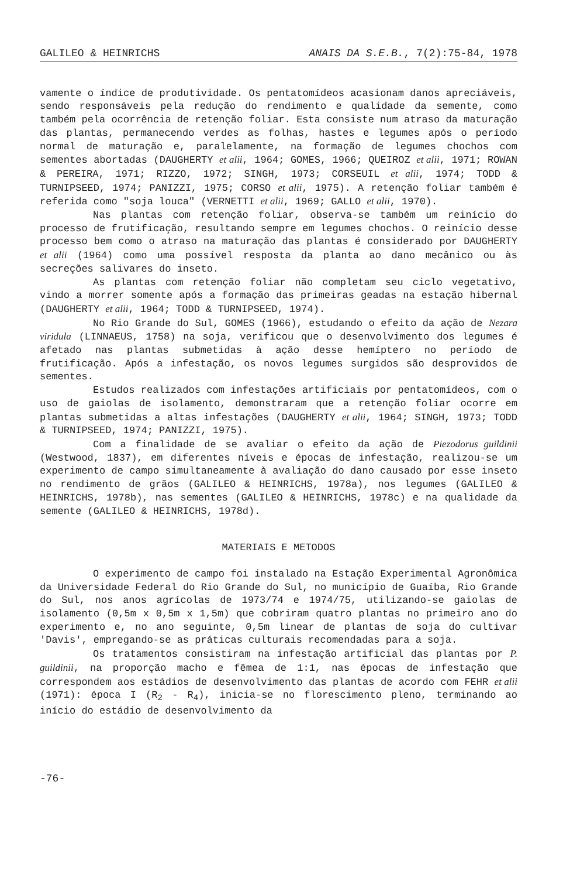GALILEO & HEINRICHS ANAIS DA S.E.B., 7(2):75-84, 1978
vamente o índice de produtividade. Os pentatomídeos acasionam danos apreciáveis, sendo responsáveis pela redução do rendimento e qualidade da semente, como também pela ocorrência de retenção foliar. Esta consiste num atraso da maturação das plantas, permanecendo verdes as folhas, hastes e legumes após o período normal de maturação e, paralelamente, na formação de legumes chochos com sementes abortadas (DAUGHERTY et alii, 1964; GOMES, 1966; QUEIROZ et alii, 1971; ROWAN & PEREIRA, 1971; RIZZO, 1972; SINGH, 1973; CORSEUIL et alii, 1974; TODD & TURNIPSEED, 1974; PANIZZI, 1975; CORSO et alii, 1975). A retenção foliar também é referida como "soja louca" (VERNETTI et alii, 1969; GALLO et alii, 1970).
Nas plantas com retenção foliar, observa-se também um reinício do processo de frutificação, resultando sempre em legumes chochos. O reinício desse processo bem como o atraso na maturação das plantas é considerado por DAUGHERTY et alii (1964) como uma possível resposta da planta ao dano mecânico ou às secreções salivares do inseto.
As plantas com retenção foliar não completam seu ciclo vegetativo, vindo a morrer somente após a formação das primeiras geadas na estação hibernal (DAUGHERTY et alii, 1964; TODD & TURNIPSEED, 1974).
No Rio Grande do Sul, GOMES (1966), estudando o efeito da ação de Nezara viridula (LINNAEUS, 1758) na soja, verificou que o desenvolvimento dos legumes é afetado nas plantas submetidas à ação desse hemíptero no período de frutificação. Após a infestação, os novos legumes surgidos são desprovidos de sementes.
Estudos realizados com infestações artificiais por pentatomídeos, com o uso de gaiolas de isolamento, demonstraram que a retenção foliar ocorre em plantas submetidas a altas infestações (DAUGHERTY et alii, 1964; SINGH, 1973; TODD & TURNIPSEED, 1974; PANIZZI, 1975).
Com a finalidade de se avaliar o efeito da ação de Piezodorus guildinii (Westwood, 1837), em diferentes níveis e épocas de infestação, realizou-se um experimento de campo simultaneamente à avaliação do dano causado por esse inseto no rendimento de grãos (GALILEO & HEINRICHS, 1978a), nos legumes (GALILEO & HEINRICHS, 1978b), nas sementes (GALILEO & HEINRICHS, 1978c) e na qualidade da semente (GALILEO & HEINRICHS, 1978d).
MATERIAIS E METODOS
O experimento de campo foi instalado na Estação Experimental Agronômica da Universidade Federal do Rio Grande do Sul, no município de Guaíba, Rio Grande do Sul, nos anos agrícolas de 1973/74 e 1974/75, utilizando-se gaiolas de isolamento (0,5m x 0,5m x 1,5m) que cobriram quatro plantas no primeiro ano do experimento e, no ano seguinte, 0,5m linear de plantas de soja do cultivar 'Davis', empregando-se as práticas culturais recomendadas para a soja.
Os tratamentos consistiram na infestação artificial das plantas por P. guildinii, na proporção macho e fêmea de 1:1, nas épocas de infestação que correspondem aos estádios de desenvolvimento das plantas de acordo com FEHR et alii (1971): época I (R<sub>2</sub> - R<sub>4</sub>), inicia-se no florescimento pleno, terminando ao início do estádio de desenvolvimento da
-76-